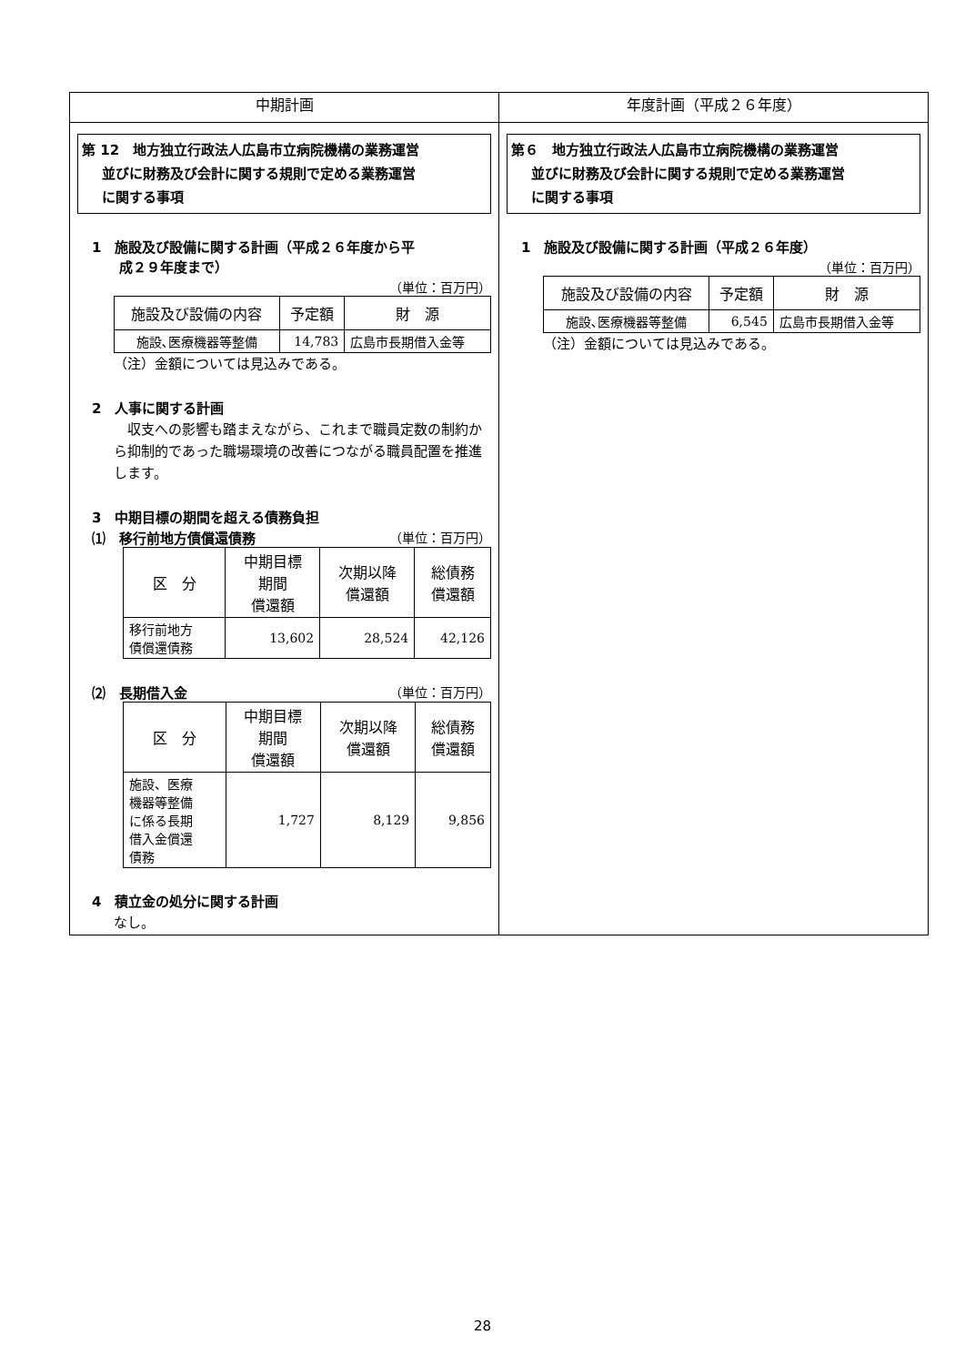| 中期計画 | 年度計画（平成２６年度） |
| --- | --- |
| 第 12 地方独立行政法人広島市立病院機構の業務運営 並びに財務及び会計に関する規則で定める業務運営 に関する事項 1 施設及び設備に関する計画（平成２６年度から平 成２９年度まで） （単位：百万円） / 施設及び設備の内容 / 予定額 / 財 源 / / --- / --- / --- / / 施設､医療機器等整備 / 14,783 / 広島市長期借入金等 / （注）金額については見込みである。 2 人事に関する計画 収支への影響も踏まえながら、これまで職員定数の制約から抑制的であった職場環境の改善につながる職員配置を推進します。 3 中期目標の期間を超える債務負担 ⑴ 移行前地方債償還債務 （単位：百万円） / 区 分 / 中期目標 期間 償還額 / 次期以降 償還額 / 総債務 償還額 / / --- / --- / --- / --- / / 移行前地方 債償還債務 / 13,602 / 28,524 / 42,126 / ⑵ 長期借入金 （単位：百万円） / 区 分 / 中期目標 期間 償還額 / 次期以降 償還額 / 総債務 償還額 / / --- / --- / --- / --- / / 施設、医療 機器等整備 に係る長期 借入金償還 債務 / 1,727 / 8,129 / 9,856 / 4 積立金の処分に関する計画 なし。 | 第６ 地方独立行政法人広島市立病院機構の業務運営 並びに財務及び会計に関する規則で定める業務運営 に関する事項 1 施設及び設備に関する計画（平成２６年度） （単位：百万円） / 施設及び設備の内容 / 予定額 / 財 源 / / --- / --- / --- / / 施設､医療機器等整備 / 6,545 / 広島市長期借入金等 / （注）金額については見込みである。 |
28